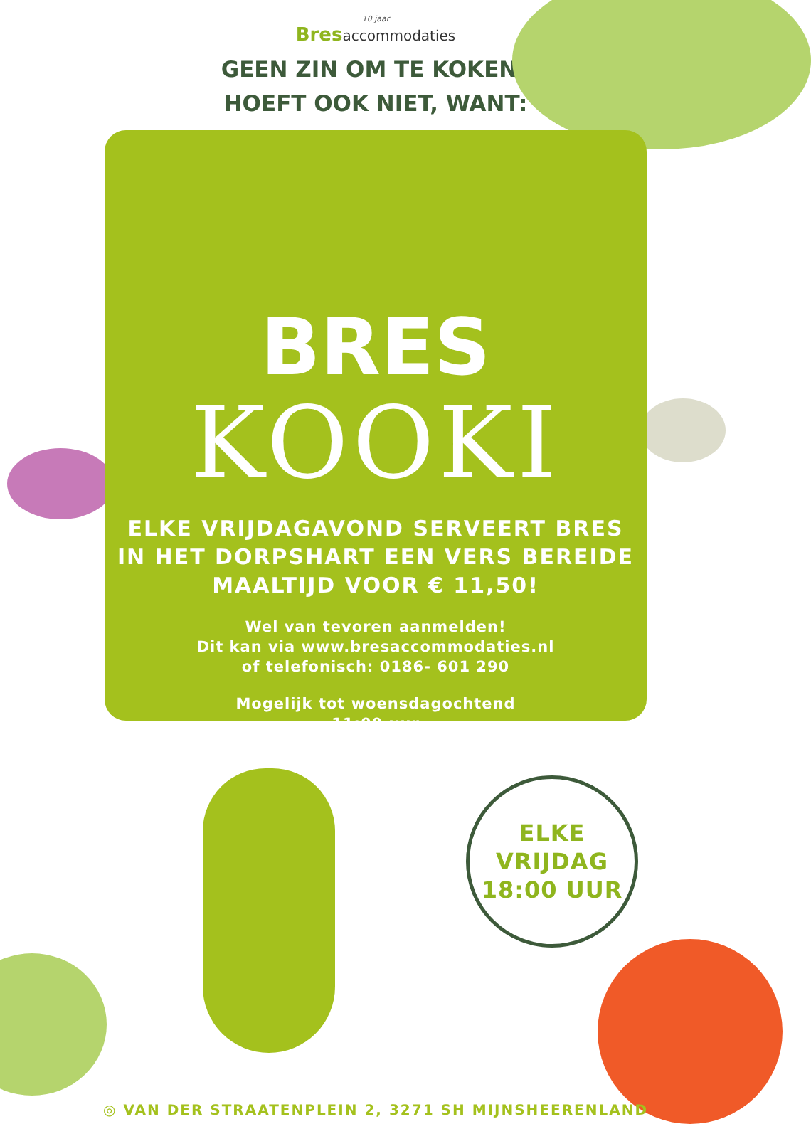10 jaar
Bresaccommodaties
GEEN ZIN OM TE KOKEN?
HOEFT OOK NIET, WANT:
BRES
KOOKI
ELKE VRIJDAGAVOND SERVEERT BRES
IN HET DORPSHART EEN VERS BEREIDE
MAALTIJD VOOR € 11,50!
Wel van tevoren aanmelden!
Dit kan via www.bresaccommodaties.nl
of telefonisch: 0186- 601 290
Mogelijk tot woensdagochtend
11:00 uur
ELKE
VRIJDAG
18:00 UUR
◎ VAN DER STRAATENPLEIN 2, 3271 SH MIJNSHEERENLAND